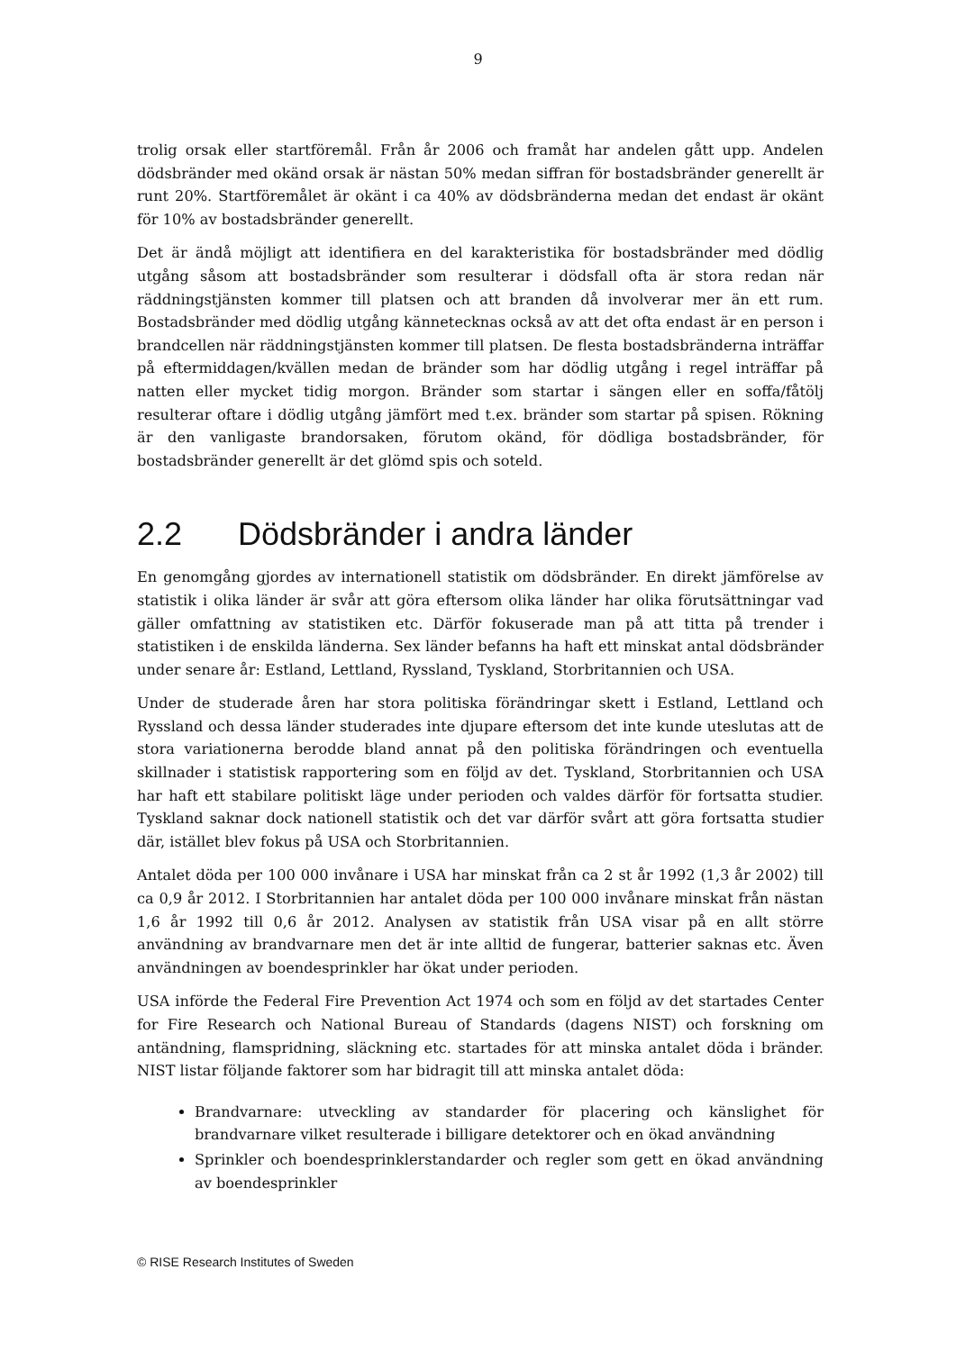9
trolig orsak eller startföremål. Från år 2006 och framåt har andelen gått upp. Andelen dödsbränder med okänd orsak är nästan 50% medan siffran för bostadsbränder generellt är runt 20%. Startföremålet är okänt i ca 40% av dödsbränderna medan det endast är okänt för 10% av bostadsbränder generellt.
Det är ändå möjligt att identifiera en del karakteristika för bostadsbränder med dödlig utgång såsom att bostadsbränder som resulterar i dödsfall ofta är stora redan när räddningstjänsten kommer till platsen och att branden då involverar mer än ett rum. Bostadsbränder med dödlig utgång kännetecknas också av att det ofta endast är en person i brandcellen när räddningstjänsten kommer till platsen. De flesta bostadsbränderna inträffar på eftermiddagen/kvällen medan de bränder som har dödlig utgång i regel inträffar på natten eller mycket tidig morgon. Bränder som startar i sängen eller en soffa/fåtölj resulterar oftare i dödlig utgång jämfört med t.ex. bränder som startar på spisen. Rökning är den vanligaste brandorsaken, förutom okänd, för dödliga bostadsbränder, för bostadsbränder generellt är det glömd spis och soteld.
2.2 Dödsbränder i andra länder
En genomgång gjordes av internationell statistik om dödsbränder. En direkt jämförelse av statistik i olika länder är svår att göra eftersom olika länder har olika förutsättningar vad gäller omfattning av statistiken etc. Därför fokuserade man på att titta på trender i statistiken i de enskilda länderna. Sex länder befanns ha haft ett minskat antal dödsbränder under senare år: Estland, Lettland, Ryssland, Tyskland, Storbritannien och USA.
Under de studerade åren har stora politiska förändringar skett i Estland, Lettland och Ryssland och dessa länder studerades inte djupare eftersom det inte kunde uteslutas att de stora variationerna berodde bland annat på den politiska förändringen och eventuella skillnader i statistisk rapportering som en följd av det. Tyskland, Storbritannien och USA har haft ett stabilare politiskt läge under perioden och valdes därför för fortsatta studier. Tyskland saknar dock nationell statistik och det var därför svårt att göra fortsatta studier där, istället blev fokus på USA och Storbritannien.
Antalet döda per 100 000 invånare i USA har minskat från ca 2 st år 1992 (1,3 år 2002) till ca 0,9 år 2012. I Storbritannien har antalet döda per 100 000 invånare minskat från nästan 1,6 år 1992 till 0,6 år 2012. Analysen av statistik från USA visar på en allt större användning av brandvarnare men det är inte alltid de fungerar, batterier saknas etc. Även användningen av boendesprinkler har ökat under perioden.
USA införde the Federal Fire Prevention Act 1974 och som en följd av det startades Center for Fire Research och National Bureau of Standards (dagens NIST) och forskning om antändning, flamspridning, släckning etc. startades för att minska antalet döda i bränder. NIST listar följande faktorer som har bidragit till att minska antalet döda:
Brandvarnare: utveckling av standarder för placering och känslighet för brandvarnare vilket resulterade i billigare detektorer och en ökad användning
Sprinkler och boendesprinklerstandarder och regler som gett en ökad användning av boendesprinkler
© RISE Research Institutes of Sweden